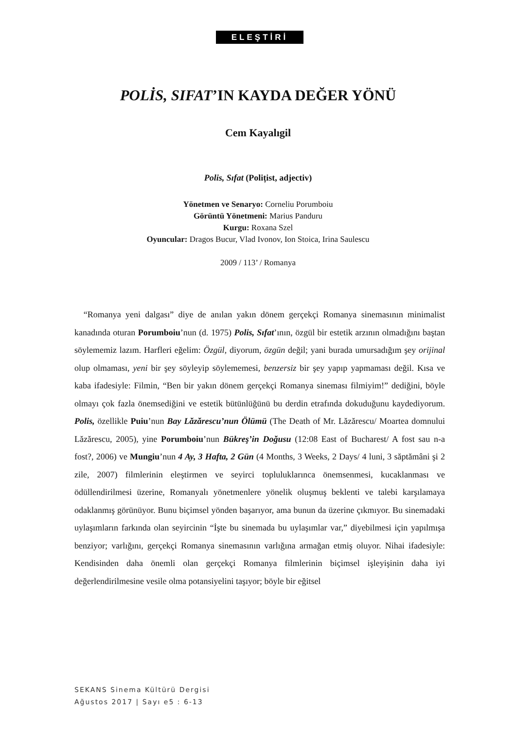ELEŞTİRİ
POLİS, SIFAT’IN KAYDA DEĞER YÖNÜ
Cem Kayalıgil
Polis, Sıfat (Polițist, adjectiv)
Yönetmen ve Senaryo: Corneliu Porumboiu
Görüntü Yönetmeni: Marius Panduru
Kurgu: Roxana Szel
Oyuncular: Dragos Bucur, Vlad Ivonov, Ion Stoica, Irina Saulescu
2009 / 113’ / Romanya
“Romanya yeni dalgası” diye de anılan yakın dönem gerçekçi Romanya sinemasının minimalist kanadında oturan Porumboiu’nun (d. 1975) Polis, Sıfat’ının, özgül bir estetik arzının olmadığını baştan söylememiz lazım. Harfleri eğelim: Özgül, diyorum, özgün değil; yani burada umursadığım şey orijinal olup olmaması, yeni bir şey söyleyip söylememesi, benzersiz bir şey yapıp yapmaması değil. Kısa ve kaba ifadesiyle: Filmin, “Ben bir yakın dönem gerçekçi Romanya sineması filmiyim!” dediğini, böyle olmayı çok fazla önemsediğini ve estetik bütünlüğünü bu derdin etrafında dokuduğunu kaydediyorum. Polis, özellikle Puiu’nun Bay Lăzărescu’nun Ölümü (The Death of Mr. Lăzărescu/ Moartea domnului Lăzărescu, 2005), yine Porumboiu’nun Bükreş’in Doğusu (12:08 East of Bucharest/ A fost sau n-a fost?, 2006) ve Mungiu’nun 4 Ay, 3 Hafta, 2 Gün (4 Months, 3 Weeks, 2 Days/ 4 luni, 3 săptămâni şi 2 zile, 2007) filmlerinin eleştirmen ve seyirci topluluklarınca önemsenmesi, kucaklanması ve ödüllendirilmesi üzerine, Romanyalı yönetmenlere yönelik oluşmuş beklenti ve talebi karşılamaya odaklanmış görünüyor. Bunu biçimsel yönden başarıyor, ama bunun da üzerine çıkmıyor. Bu sinemadaki uylaşımların farkında olan seyircinin “İşte bu sinemada bu uylaşımlar var,” diyebilmesi için yapılmışa benziyor; varlığını, gerçekçi Romanya sinemasının varlığına armağan etmiş oluyor. Nihai ifadesiyle: Kendisinden daha önemli olan gerçekçi Romanya filmlerinin biçimsel işleyişinin daha iyi değerlendirilmesine vesile olma potansiyelini taşıyor; böyle bir eğitsel
SEKANS Sinema Kültürü Dergisi
Ağustos 2017 | Sayı e5 : 6-13